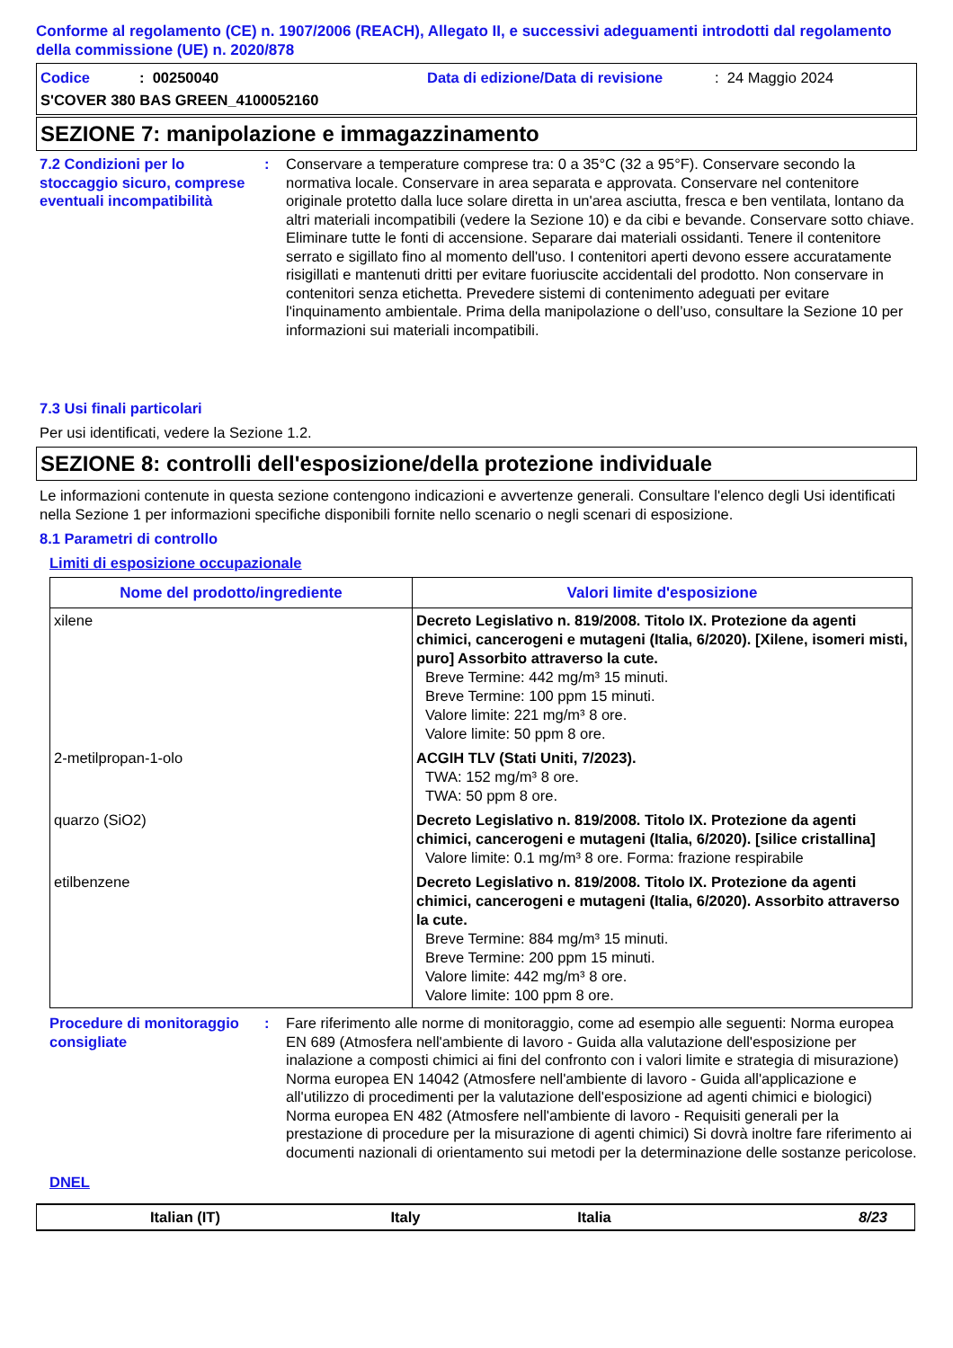Conforme al regolamento (CE) n. 1907/2006 (REACH), Allegato II, e successivi adeguamenti introdotti dal regolamento della commissione (UE) n. 2020/878
Codice: 00250040 Data di edizione/Data di revisione: 24 Maggio 2024
S'COVER 380 BAS GREEN_4100052160
SEZIONE 7: manipolazione e immagazzinamento
7.2 Condizioni per lo stoccaggio sicuro, comprese eventuali incompatibilità
: Conservare a temperature comprese tra: 0 a 35°C (32 a 95°F). Conservare secondo la normativa locale. Conservare in area separata e approvata. Conservare nel contenitore originale protetto dalla luce solare diretta in un'area asciutta, fresca e ben ventilata, lontano da altri materiali incompatibili (vedere la Sezione 10) e da cibi e bevande. Conservare sotto chiave. Eliminare tutte le fonti di accensione. Separare dai materiali ossidanti. Tenere il contenitore serrato e sigillato fino al momento dell'uso. I contenitori aperti devono essere accuratamente risigillati e mantenuti dritti per evitare fuoriuscite accidentali del prodotto. Non conservare in contenitori senza etichetta. Prevedere sistemi di contenimento adeguati per evitare l'inquinamento ambientale. Prima della manipolazione o dell’uso, consultare la Sezione 10 per informazioni sui materiali incompatibili.
7.3 Usi finali particolari
Per usi identificati, vedere la Sezione 1.2.
SEZIONE 8: controlli dell'esposizione/della protezione individuale
Le informazioni contenute in questa sezione contengono indicazioni e avvertenze generali. Consultare l'elenco degli Usi identificati nella Sezione 1 per informazioni specifiche disponibili fornite nello scenario o negli scenari di esposizione.
8.1 Parametri di controllo
Limiti di esposizione occupazionale
| Nome del prodotto/ingrediente | Valori limite d'esposizione |
| --- | --- |
| xilene | Decreto Legislativo n. 819/2008. Titolo IX. Protezione da agenti chimici, cancerogeni e mutageni (Italia, 6/2020). [Xilene, isomeri misti, puro] Assorbito attraverso la cute. Breve Termine: 442 mg/m³ 15 minuti. Breve Termine: 100 ppm 15 minuti. Valore limite: 221 mg/m³ 8 ore. Valore limite: 50 ppm 8 ore. |
| 2-metilpropan-1-olo | ACGIH TLV (Stati Uniti, 7/2023). TWA: 152 mg/m³ 8 ore. TWA: 50 ppm 8 ore. |
| quarzo (SiO2) | Decreto Legislativo n. 819/2008. Titolo IX. Protezione da agenti chimici, cancerogeni e mutageni (Italia, 6/2020). [silice cristallina] Valore limite: 0.1 mg/m³ 8 ore. Forma: frazione respirabile |
| etilbenzene | Decreto Legislativo n. 819/2008. Titolo IX. Protezione da agenti chimici, cancerogeni e mutageni (Italia, 6/2020). Assorbito attraverso la cute. Breve Termine: 884 mg/m³ 15 minuti. Breve Termine: 200 ppm 15 minuti. Valore limite: 442 mg/m³ 8 ore. Valore limite: 100 ppm 8 ore. |
Procedure di monitoraggio consigliate
: Fare riferimento alle norme di monitoraggio, come ad esempio alle seguenti: Norma europea EN 689 (Atmosfera nell'ambiente di lavoro - Guida alla valutazione dell'esposizione per inalazione a composti chimici ai fini del confronto con i valori limite e strategia di misurazione) Norma europea EN 14042 (Atmosfere nell'ambiente di lavoro - Guida all'applicazione e all'utilizzo di procedimenti per la valutazione dell'esposizione ad agenti chimici e biologici) Norma europea EN 482 (Atmosfere nell'ambiente di lavoro - Requisiti generali per la prestazione di procedure per la misurazione di agenti chimici) Si dovrà inoltre fare riferimento ai documenti nazionali di orientamento sui metodi per la determinazione delle sostanze pericolose.
DNEL
Italian (IT) Italy Italia 8/23